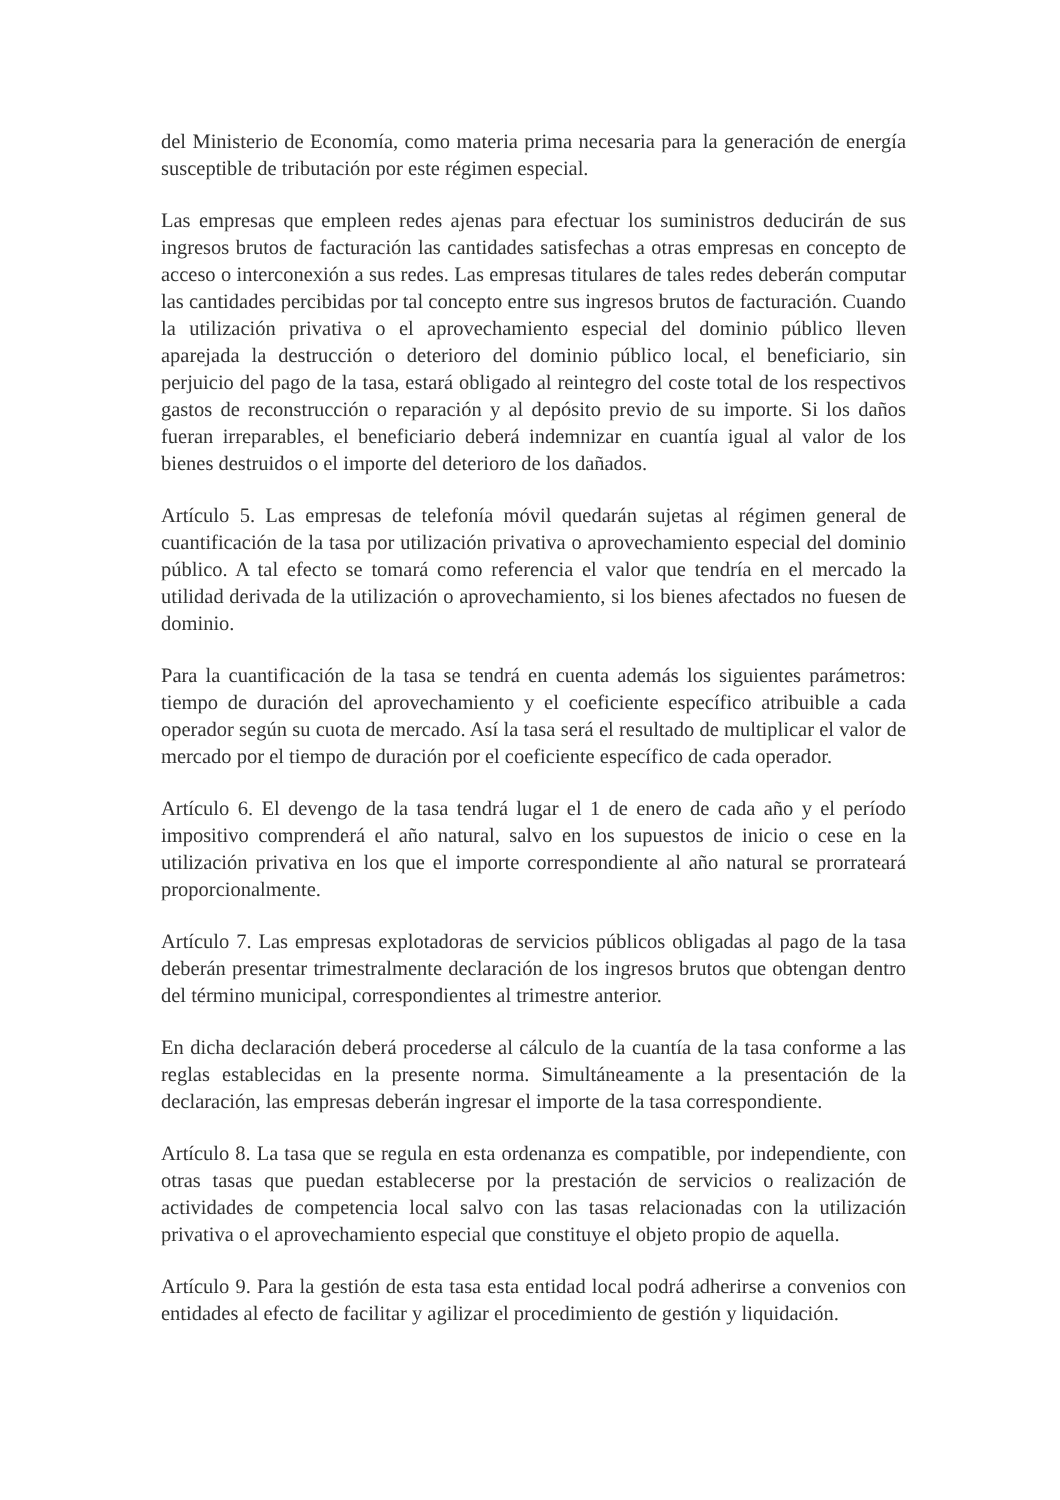del Ministerio de Economía, como materia prima necesaria para la generación de energía susceptible de tributación por este régimen especial.
Las empresas que empleen redes ajenas para efectuar los suministros deducirán de sus ingresos brutos de facturación las cantidades satisfechas a otras empresas en concepto de acceso o interconexión a sus redes. Las empresas titulares de tales redes deberán computar las cantidades percibidas por tal concepto entre sus ingresos brutos de facturación. Cuando la utilización privativa o el aprovechamiento especial del dominio público lleven aparejada la destrucción o deterioro del dominio público local, el beneficiario, sin perjuicio del pago de la tasa, estará obligado al reintegro del coste total de los respectivos gastos de reconstrucción o reparación y al depósito previo de su importe. Si los daños fueran irreparables, el beneficiario deberá indemnizar en cuantía igual al valor de los bienes destruidos o el importe del deterioro de los dañados.
Artículo 5. Las empresas de telefonía móvil quedarán sujetas al régimen general de cuantificación de la tasa por utilización privativa o aprovechamiento especial del dominio público. A tal efecto se tomará como referencia el valor que tendría en el mercado la utilidad derivada de la utilización o aprovechamiento, si los bienes afectados no fuesen de dominio.
Para la cuantificación de la tasa se tendrá en cuenta además los siguientes parámetros: tiempo de duración del aprovechamiento y el coeficiente específico atribuible a cada operador según su cuota de mercado. Así la tasa será el resultado de multiplicar el valor de mercado por el tiempo de duración por el coeficiente específico de cada operador.
Artículo 6. El devengo de la tasa tendrá lugar el 1 de enero de cada año y el período impositivo comprenderá el año natural, salvo en los supuestos de inicio o cese en la utilización privativa en los que el importe correspondiente al año natural se prorrateará proporcionalmente.
Artículo 7. Las empresas explotadoras de servicios públicos obligadas al pago de la tasa deberán presentar trimestralmente declaración de los ingresos brutos que obtengan dentro del término municipal, correspondientes al trimestre anterior.
En dicha declaración deberá procederse al cálculo de la cuantía de la tasa conforme a las reglas establecidas en la presente norma. Simultáneamente a la presentación de la declaración, las empresas deberán ingresar el importe de la tasa correspondiente.
Artículo 8. La tasa que se regula en esta ordenanza es compatible, por independiente, con otras tasas que puedan establecerse por la prestación de servicios o realización de actividades de competencia local salvo con las tasas relacionadas con la utilización privativa o el aprovechamiento especial que constituye el objeto propio de aquella.
Artículo 9. Para la gestión de esta tasa esta entidad local podrá adherirse a convenios con entidades al efecto de facilitar y agilizar el procedimiento de gestión y liquidación.